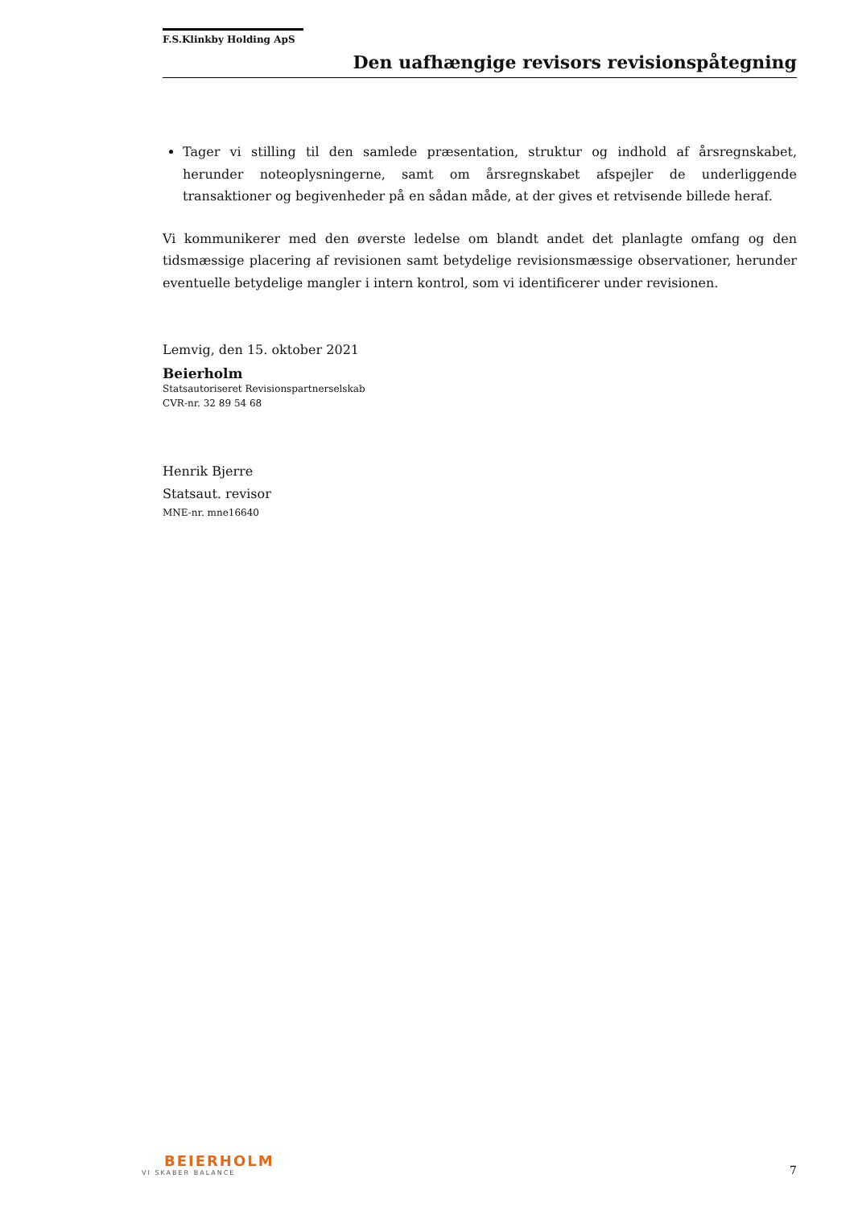F.S.Klinkby Holding ApS
Den uafhængige revisors revisionspåtegning
Tager vi stilling til den samlede præsentation, struktur og indhold af årsregnskabet, herunder noteoplysningerne, samt om årsregnskabet afspejler de underliggende transaktioner og begivenheder på en sådan måde, at der gives et retvisende billede heraf.
Vi kommunikerer med den øverste ledelse om blandt andet det planlagte omfang og den tidsmæssige placering af revisionen samt betydelige revisionsmæssige observationer, herunder eventuelle betydelige mangler i intern kontrol, som vi identificerer under revisionen.
Lemvig, den 15. oktober 2021
Beierholm
Statsautoriseret Revisionspartnerselskab
CVR-nr. 32 89 54 68
Henrik Bjerre
Statsaut. revisor
MNE-nr. mne16640
BEIERHOLM
VI SKABER BALANCE
7